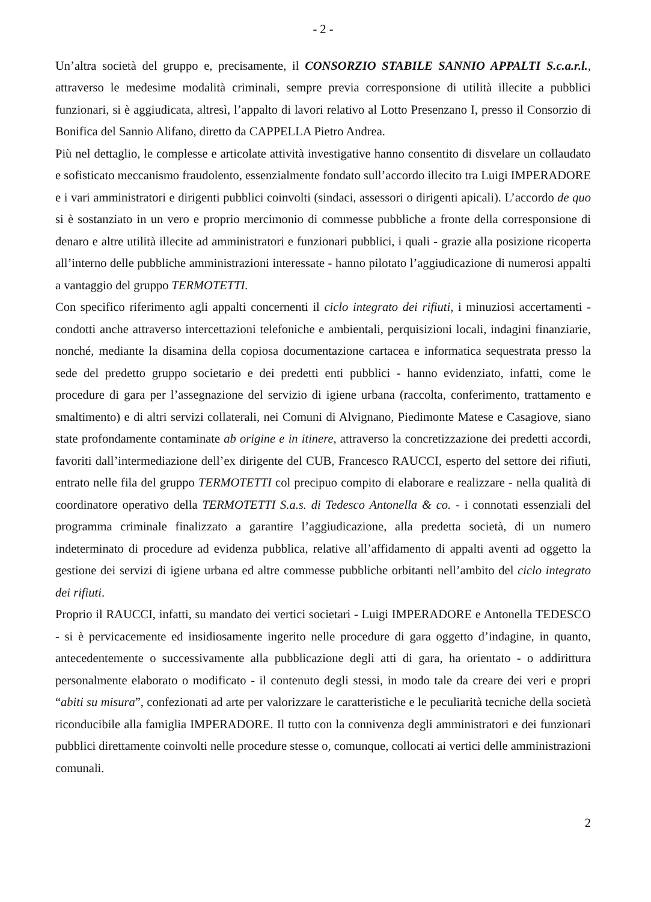- 2 -
Un’altra società del gruppo e, precisamente, il CONSORZIO STABILE SANNIO APPALTI S.c.a.r.l., attraverso le medesime modalità criminali, sempre previa corresponsione di utilità illecite a pubblici funzionari, si è aggiudicata, altresì, l’appalto di lavori relativo al Lotto Presenzano I, presso il Consorzio di Bonifica del Sannio Alifano, diretto da CAPPELLA Pietro Andrea.
Più nel dettaglio, le complesse e articolate attività investigative hanno consentito di disvelare un collaudato e sofisticato meccanismo fraudolento, essenzialmente fondato sull’accordo illecito tra Luigi IMPERADORE e i vari amministratori e dirigenti pubblici coinvolti (sindaci, assessori o dirigenti apicali). L’accordo de quo si è sostanziato in un vero e proprio mercimonio di commesse pubbliche a fronte della corresponsione di denaro e altre utilità illecite ad amministratori e funzionari pubblici, i quali - grazie alla posizione ricoperta all’interno delle pubbliche amministrazioni interessate - hanno pilotato l’aggiudicazione di numerosi appalti a vantaggio del gruppo TERMOTETTI.
Con specifico riferimento agli appalti concernenti il ciclo integrato dei rifiuti, i minuziosi accertamenti - condotti anche attraverso intercettazioni telefoniche e ambientali, perquisizioni locali, indagini finanziarie, nonché, mediante la disamina della copiosa documentazione cartacea e informatica sequestrata presso la sede del predetto gruppo societario e dei predetti enti pubblici - hanno evidenziato, infatti, come le procedure di gara per l’assegnazione del servizio di igiene urbana (raccolta, conferimento, trattamento e smaltimento) e di altri servizi collaterali, nei Comuni di Alvignano, Piedimonte Matese e Casagiove, siano state profondamente contaminate ab origine e in itinere, attraverso la concretizzazione dei predetti accordi, favoriti dall’intermediazione dell’ex dirigente del CUB, Francesco RAUCCI, esperto del settore dei rifiuti, entrato nelle fila del gruppo TERMOTETTI col precipuo compito di elaborare e realizzare - nella qualità di coordinatore operativo della TERMOTETTI S.a.s. di Tedesco Antonella & co. - i connotati essenziali del programma criminale finalizzato a garantire l’aggiudicazione, alla predetta società, di un numero indeterminato di procedure ad evidenza pubblica, relative all’affidamento di appalti aventi ad oggetto la gestione dei servizi di igiene urbana ed altre commesse pubbliche orbitanti nell’ambito del ciclo integrato dei rifiuti.
Proprio il RAUCCI, infatti, su mandato dei vertici societari - Luigi IMPERADORE e Antonella TEDESCO - si è pervicacemente ed insidiosamente ingerito nelle procedure di gara oggetto d’indagine, in quanto, antecedentemente o successivamente alla pubblicazione degli atti di gara, ha orientato - o addirittura personalmente elaborato o modificato - il contenuto degli stessi, in modo tale da creare dei veri e propri “abiti su misura”, confezionati ad arte per valorizzare le caratteristiche e le peculiarità tecniche della società riconducibile alla famiglia IMPERADORE. Il tutto con la connivenza degli amministratori e dei funzionari pubblici direttamente coinvolti nelle procedure stesse o, comunque, collocati ai vertici delle amministrazioni comunali.
2